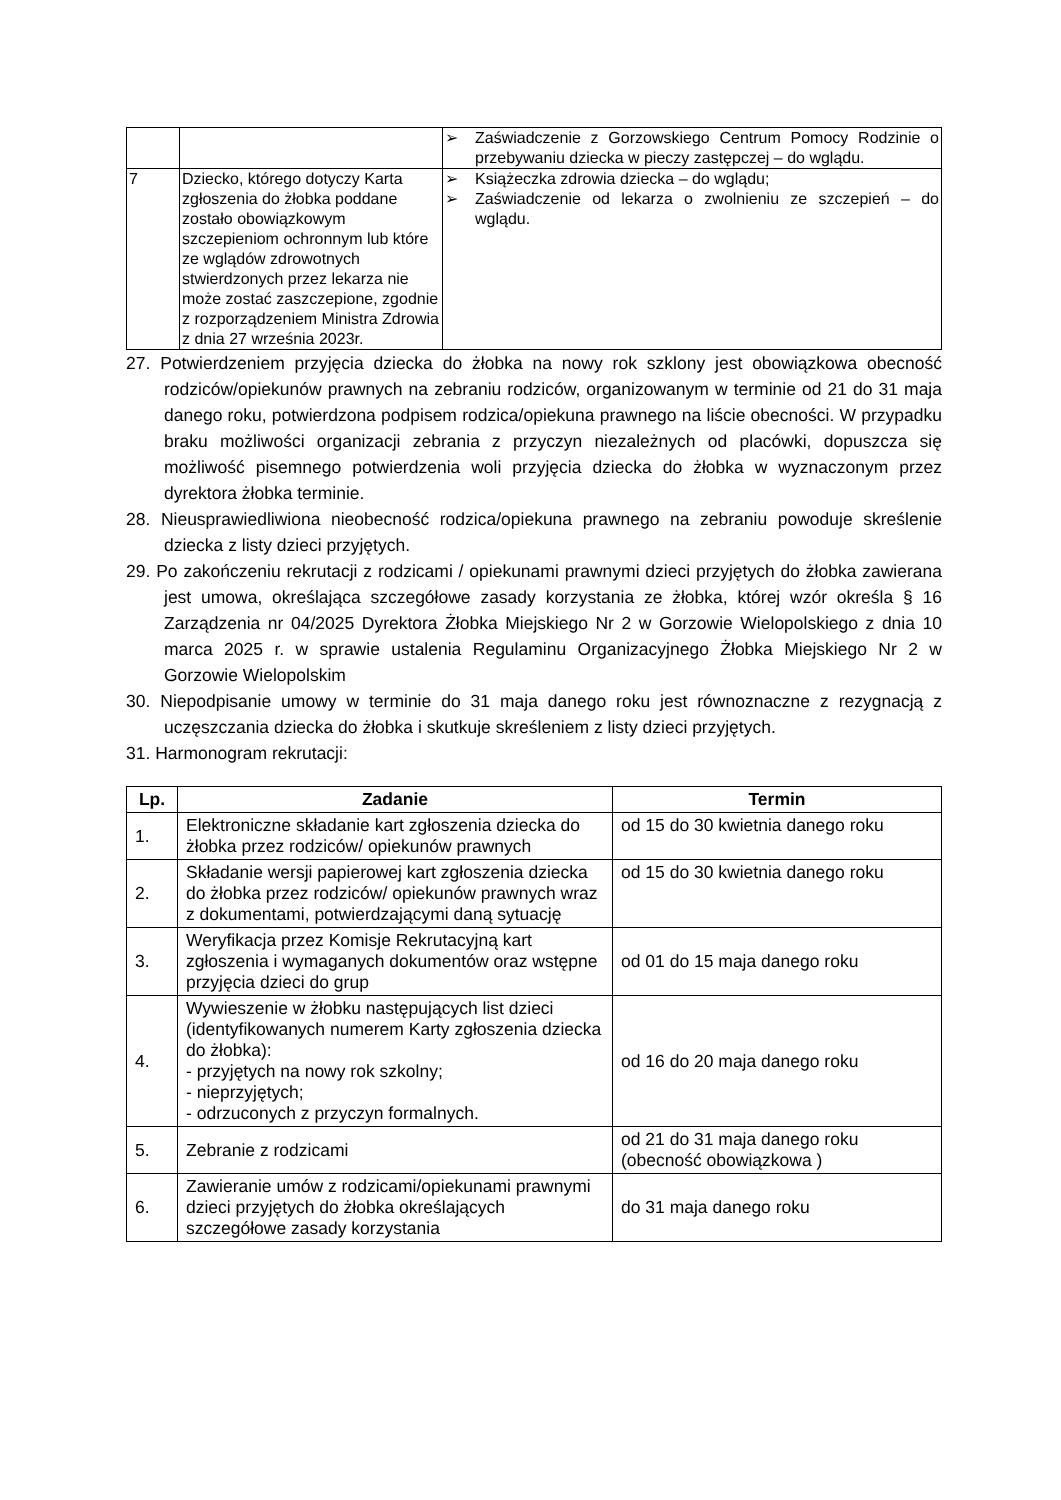| | | ➢ Zaświadczenie z Gorzowskiego Centrum Pomocy Rodzinie o przebywaniu dziecka w pieczy zastępczej – do wglądu. |
| 7 | Dziecko, którego dotyczy Karta zgłoszenia do żłobka poddane zostało obowiązkowym szczepieniom ochronnym lub które ze wglądów zdrowotnych stwierdzonych przez lekarza nie może zostać zaszczepione, zgodnie z rozporządzeniem Ministra Zdrowia z dnia 27 września 2023r. | ➢ Książeczka zdrowia dziecka – do wglądu; ➢ Zaświadczenie od lekarza o zwolnieniu ze szczepień – do wglądu. |
27. Potwierdzeniem przyjęcia dziecka do żłobka na nowy rok szklony jest obowiązkowa obecność rodziców/opiekunów prawnych na zebraniu rodziców, organizowanym w terminie od 21 do 31 maja danego roku, potwierdzona podpisem rodzica/opiekuna prawnego na liście obecności. W przypadku braku możliwości organizacji zebrania z przyczyn niezależnych od placówki, dopuszcza się możliwość pisemnego potwierdzenia woli przyjęcia dziecka do żłobka w wyznaczonym przez dyrektora żłobka terminie.
28. Nieusprawiedliwiona nieobecność rodzica/opiekuna prawnego na zebraniu powoduje skreślenie dziecka z listy dzieci przyjętych.
29. Po zakończeniu rekrutacji z rodzicami / opiekunami prawnymi dzieci przyjętych do żłobka zawierana jest umowa, określająca szczegółowe zasady korzystania ze żłobka, której wzór określa § 16 Zarządzenia nr 04/2025 Dyrektora Żłobka Miejskiego Nr 2 w Gorzowie Wielopolskiego z dnia 10 marca 2025 r. w sprawie ustalenia Regulaminu Organizacyjnego Żłobka Miejskiego Nr 2 w Gorzowie Wielopolskim
30. Niepodpisanie umowy w terminie do 31 maja danego roku jest równoznaczne z rezygnacją z uczęszczania dziecka do żłobka i skutkuje skreśleniem z listy dzieci przyjętych.
31. Harmonogram rekrutacji:
| Lp. | Zadanie | Termin |
| --- | --- | --- |
| 1. | Elektroniczne składanie kart zgłoszenia dziecka do żłobka przez rodziców/ opiekunów prawnych | od 15 do 30 kwietnia danego roku |
| 2. | Składanie wersji papierowej kart zgłoszenia dziecka do żłobka przez rodziców/ opiekunów prawnych wraz z dokumentami, potwierdzającymi daną sytuację | od 15 do 30 kwietnia danego roku |
| 3. | Weryfikacja przez Komisje Rekrutacyjną kart zgłoszenia i wymaganych dokumentów oraz wstępne przyjęcia dzieci do grup | od 01 do 15 maja danego roku |
| 4. | Wywieszenie w żłobku następujących list dzieci (identyfikowanych numerem Karty zgłoszenia dziecka do żłobka): - przyjętych na nowy rok szkolny; - nieprzyjętych; - odrzuconych z przyczyn formalnych. | od 16 do 20 maja danego roku |
| 5. | Zebranie z rodzicami | od 21 do 31 maja danego roku (obecność obowiązkowa ) |
| 6. | Zawieranie umów z rodzicami/opiekunami prawnymi dzieci przyjętych do żłobka określających szczegółowe zasady korzystania | do 31 maja danego roku |